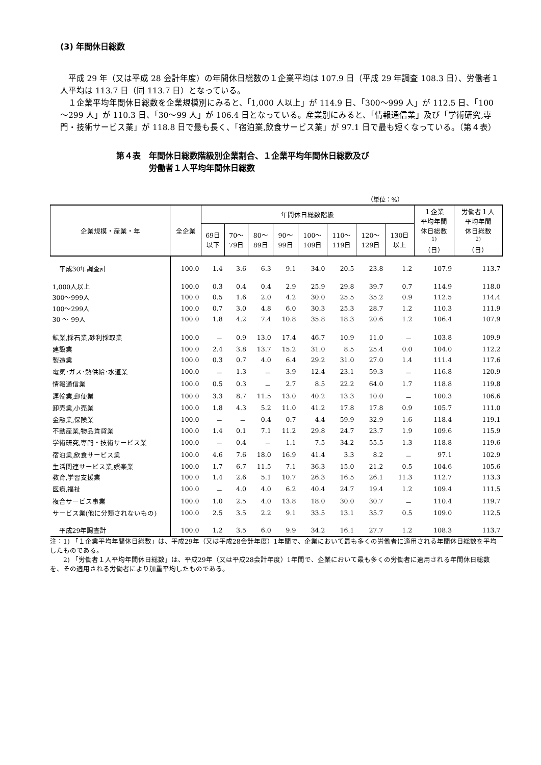(3) 年間休日総数
平成 29 年（又は平成 28 会計年度）の年間休日総数の１企業平均は 107.9 日（平成 29 年調査 108.3 日）、労働者１人平均は 113.7 日（同 113.7 日）となっている。
１企業平均年間休日総数を企業規模別にみると、「1,000 人以上」が 114.9 日、「300～999 人」が 112.5 日、「100～299 人」が 110.3 日、「30～99 人」が 106.4 日となっている。産業別にみると、「情報通信業」及び「学術研究,専門・技術サービス業」が 118.8 日で最も長く、「宿泊業,飲食サービス業」が 97.1 日で最も短くなっている。（第４表）
第４表　年間休日総数階級別企業割合、１企業平均年間休日総数及び
　　　　労働者１人平均年間休日総数
（単位：%）
| 企業規模・産業・年 | 全企業 | 年間休日総数階級 | | | | | | | | １企業 平均年間 休日総数 <sup>1)</sup> （日） | 労働者１人 平均年間 休日総数 <sup>2)</sup> （日） |
| --- | --- | --- | --- | --- | --- | --- | --- | --- | --- | --- | --- |
| | | 69日 以下 | 70～ 79日 | 80～ 89日 | 90～ 99日 | 100～ 109日 | 110～ 119日 | 120～ 129日 | 130日 以上 | | |
| 平成30年調査計 | 100.0 | 1.4 | 3.6 | 6.3 | 9.1 | 34.0 | 20.5 | 23.8 | 1.2 | 107.9 | 113.7 |
| 1,000人以上 | 100.0 | 0.3 | 0.4 | 0.4 | 2.9 | 25.9 | 29.8 | 39.7 | 0.7 | 114.9 | 118.0 |
| 300～999人 | 100.0 | 0.5 | 1.6 | 2.0 | 4.2 | 30.0 | 25.5 | 35.2 | 0.9 | 112.5 | 114.4 |
| 100～299人 | 100.0 | 0.7 | 3.0 | 4.8 | 6.0 | 30.3 | 25.3 | 28.7 | 1.2 | 110.3 | 111.9 |
| 30 ～ 99人 | 100.0 | 1.8 | 4.2 | 7.4 | 10.8 | 35.8 | 18.3 | 20.6 | 1.2 | 106.4 | 107.9 |
| 鉱業,採石業,砂利採取業 | 100.0 | － | 0.9 | 13.0 | 17.4 | 46.7 | 10.9 | 11.0 | － | 103.8 | 109.9 |
| 建設業 | 100.0 | 2.4 | 3.8 | 13.7 | 15.2 | 31.0 | 8.5 | 25.4 | 0.0 | 104.0 | 112.2 |
| 製造業 | 100.0 | 0.3 | 0.7 | 4.0 | 6.4 | 29.2 | 31.0 | 27.0 | 1.4 | 111.4 | 117.6 |
| 電気･ガス･熱供給･水道業 | 100.0 | － | 1.3 | － | 3.9 | 12.4 | 23.1 | 59.3 | － | 116.8 | 120.9 |
| 情報通信業 | 100.0 | 0.5 | 0.3 | － | 2.7 | 8.5 | 22.2 | 64.0 | 1.7 | 118.8 | 119.8 |
| 運輸業,郵便業 | 100.0 | 3.3 | 8.7 | 11.5 | 13.0 | 40.2 | 13.3 | 10.0 | － | 100.3 | 106.6 |
| 卸売業,小売業 | 100.0 | 1.8 | 4.3 | 5.2 | 11.0 | 41.2 | 17.8 | 17.8 | 0.9 | 105.7 | 111.0 |
| 金融業,保険業 | 100.0 | － | － | 0.4 | 0.7 | 4.4 | 59.9 | 32.9 | 1.6 | 118.4 | 119.1 |
| 不動産業,物品賃貸業 | 100.0 | 1.4 | 0.1 | 7.1 | 11.2 | 29.8 | 24.7 | 23.7 | 1.9 | 109.6 | 115.9 |
| 学術研究,専門・技術サービス業 | 100.0 | － | 0.4 | － | 1.1 | 7.5 | 34.2 | 55.5 | 1.3 | 118.8 | 119.6 |
| 宿泊業,飲食サービス業 | 100.0 | 4.6 | 7.6 | 18.0 | 16.9 | 41.4 | 3.3 | 8.2 | － | 97.1 | 102.9 |
| 生活関連サービス業,娯楽業 | 100.0 | 1.7 | 6.7 | 11.5 | 7.1 | 36.3 | 15.0 | 21.2 | 0.5 | 104.6 | 105.6 |
| 教育,学習支援業 | 100.0 | 1.4 | 2.6 | 5.1 | 10.7 | 26.3 | 16.5 | 26.1 | 11.3 | 112.7 | 113.3 |
| 医療,福祉 | 100.0 | － | 4.0 | 4.0 | 6.2 | 40.4 | 24.7 | 19.4 | 1.2 | 109.4 | 111.5 |
| 複合サービス事業 | 100.0 | 1.0 | 2.5 | 4.0 | 13.8 | 18.0 | 30.0 | 30.7 | － | 110.4 | 119.7 |
| サービス業(他に分類されないもの) | 100.0 | 2.5 | 3.5 | 2.2 | 9.1 | 33.5 | 13.1 | 35.7 | 0.5 | 109.0 | 112.5 |
| 平成29年調査計 | 100.0 | 1.2 | 3.5 | 6.0 | 9.9 | 34.2 | 16.1 | 27.7 | 1.2 | 108.3 | 113.7 |
注：1) 「１企業平均年間休日総数」は、平成29年（又は平成28会計年度）1年間で、企業において最も多くの労働者に適用される年間休日総数を平均したものである。
　　2) 「労働者１人平均年間休日総数」は、平成29年（又は平成28会計年度）1年間で、企業において最も多くの労働者に適用される年間休日総数を、その適用される労働者により加重平均したものである。